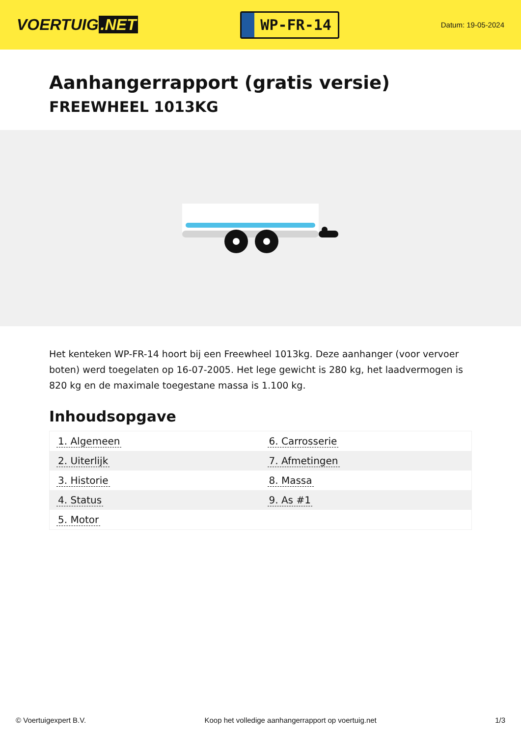VOERTUIG.NET
WP-FR-14
Datum: 19-05-2024
Aanhangerrapport (gratis versie)
FREEWHEEL 1013KG
Het kenteken WP-FR-14 hoort bij een Freewheel 1013kg. Deze aanhanger (voor vervoer boten) werd toegelaten op 16-07-2005. Het lege gewicht is 280 kg, het laadvermogen is 820 kg en de maximale toegestane massa is 1.100 kg.
Inhoudsopgave
| 1. Algemeen | 6. Carrosserie |
| 2. Uiterlijk | 7. Afmetingen |
| 3. Historie | 8. Massa |
| 4. Status | 9. As #1 |
| 5. Motor | |
© Voertuigexpert B.V. Koop het volledige aanhangerrapport op voertuig.net 1/3